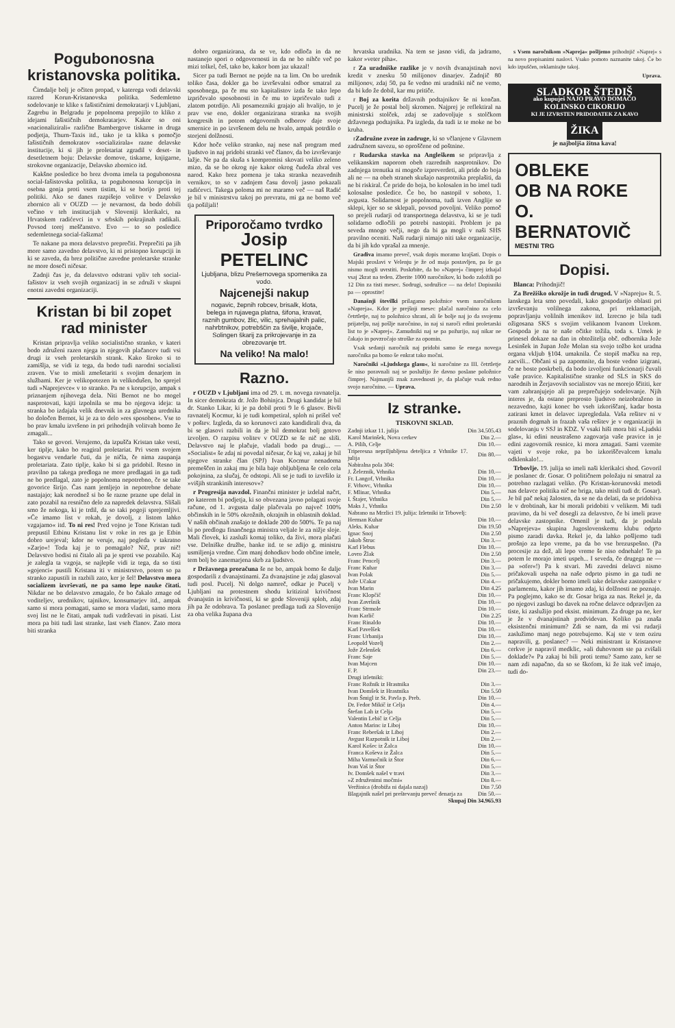Pogubonosna kristanovska politika.
Čimdalje bolj je očiten propad, v katerega vodi delavski razred Korun-Kristanovska politika. Sedemletno sodelovanje te klike s fašističnimi demokratarji v Ljubljani, Zagrebu in Belgradu je popolnoma prepojilo to kliko z idejami fašističnih demokratarjev. Kakor so oni »nacionalizirali« različne Bambergove tiskarne in druga podjetja, Thurn-Taxis itd., tako je ta klika s pomočjo fašističnih demokratov »socializirala« razne delavske institucije, ki si jih je proletariat zgradil v deset- in desetletnem boju: Delavske domove, tiskarne, knjigarne, strokovne organizacije, Delavsko zbornico itd.
Kakšne posledice bo brez dvoma imela ta pogubonosna social-fašistovska politika, ta pogubonosna korupcija in osebna gonja proti vsem tistim, ki se borijo proti tej politiki. Ako se danes razpišejo volitve v Delavsko zbornico ali v OUZD — je nevarnost, da bodo dobili večino v teh institucijah v Sloveniji klerikalci, na Hrvatskem radićevci in v srbskih pokrajinah radikali. Povsod torej meščanstvo. Evo — to so posledice sedemletnega social-fašizma!
Te nakane pa mora delavstvo preprečiti. Preprečiti pa jih more samo zavedno delavstvo, ki ni pristopno korupciji in ki se zaveda, da brez politične zavedne proletarske stranke ne more doseči ničesar.
Zadnji čas je, da delavstvo odstrani vpliv teh social-fašistov iz vseh svojih organizacij in se združi v skupni enotni zavedni organizaciji.
Kristan bi bil zopet rad minister
Kristan pripravlja veliko socialistično stranko, v kateri bodo združeni razen njega in njegovih plačancev tudi vsi drugi iz vseh proletarskih strank. Kako široko si to zamišlja, se vidi iz tega, da bodo tudi narodni socialisti zraven. Vse to misli zmešetariti s svojim denarjem in službami. Ker je velikopotezen in velikodušen, bo sprejel tudi »Naprejevce« v to stranko. Pa ne s korupcijo, ampak s priznanjem njihovega dela. Niti Bernot ne bo mogel nasprotovati, kajti izpolnila se mu bo njegova ideja: ta stranka bo izdajala velik dnevnik in za glavnega urednika bo določen Bernot, ki je za to delo »res sposoben«. Vse to bo prav kmalu izvršeno in pri prihodnjih volitvah bomo že zmagali...
Tako se govori. Verujemo, da izpušča Kristan take vesti, ker tiplje, kako bo reagiral proletariat. Pri vsem svojem bogastvu vendarle čuti, da je ničla, če nima zaupanja proletariata. Zato tiplje, kako bi si ga pridobil. Resno in pravilno pa takega predloga ne more predlagati in ga tudi ne bo predlagal, zato je popolnoma nepotrebno, če se take govorice širijo. Čas nam jemljejo in nepotrebne debate nastajajo; kak nerodnež si bo še razne prazne upe delal in zato pozabil na resnično delo za napredek delavstva. Slišali smo že nekoga, ki je trdil, da so taki pogoji sprejemljivi. »Če imamo list v rokah, je dovolj, z listom lahko vzgajamo« itd. To ni res! Pred vojno je Tone Kristan tudi prepustil Etbinu Kristanu list v roke in res ga je Etbin dobro urejeval; kdor ne veruje, naj pogleda v takratno »Zarjo«! Toda kaj je to pomagalo? Nič, prav nič! Delavstvo bodisi ni čitalo ali pa je sproti vse pozabilo. Kaj je zalegla ta vzgoja, se najlepše vidi iz tega, da so tisti »gojenci« pustili Kristana iti v ministrstvo, potem so pa stranko zapustili in razbili zato, ker je šel! Delavstvo mora socializem izvrševati, ne pa samo lepe nauke čitati. Nikdar ne bo delavstvo zmagalo, če bo čakalo zmage od voditeljev, urednikov, tajnikov, konsumarjev itd., ampak samo si mora pomagati, samo se mora vladati, samo mora svoj list ne le čitati, ampak tudi vzdrževati in pisati. List mora pa biti tudi last stranke, last vseh članov. Zato mora biti stranka
dobro organizirana, da se ve, kdo odloča in da ne nastanejo spori o odgovornosti in da ne bo nihče več po mizi tolkel, češ, tako bo, kakor bom jaz ukazal!
Sicer pa tudi Bernot ne pojde na ta lim. On bo urednik toliko časa, dokler ga bo izvrševalni odbor smatral za sposobnega, pa če mu sto kapitalistov izda še tako lepo izpričevalo sposobnosti in če mu to izpričevalo tudi z zlatom potrdijo. Ali posamezniki grajajo ali hvalijo, to je prav vse eno, dokler organizirana stranka na svojih kongresih in potom odgovornih odborov daje svoje smernice in po izvršenem delu ne hvalo, ampak potrdilo o storjeni dolžnosti.
Kdor hoče veliko stranko, naj nese naš program med ljudstvo in naj pridobi stranki več članov, da bo izvrševanje lažje. Ne pa da skuša s kompromisi skovati veliko zeleno mizo, da se bo okrog nje kakor okrog čudeža zbral ves narod. Kako brez pomena je taka stranka nezavednih vernikov, to so v zadnjem času dovolj jasno pokazali radićevci. Takega poloma mi ne maramo več — naš Radić je bil v ministrstvu takoj po prevratu, mi ga ne bomo več tja pošiljali!
Priporočamo tvrdko
Josip PETELINC
Ljubljana, blizu Prešernovega spomenika za vodo.
Najcenejši nakup
nogavic, žepnih robcev, brisalk, klota, belega in rujavega platna, šifona, kravat, raznih gumbov, žlic, vilic, sprehajalnih palic, nahrbtnikov, potrebščin za šivilje, krojače, Solingen škarij za prikrojevanje in za obrezovanje trt.
Na veliko! Na malo!
Razno.
r OUZD v Ljubljani ima od 29. t. m. novega ravnatelja. In sicer demokrata dr. Jožo Bohinjca. Drugi kandidat je bil dr. Stanko Likar, ki je pa dobil proti 9 le 6 glasov. Bivši ravnatelj Kocmur, ki je tudi kompetiral, sploh ni prišel več v poštev. Izgleda, da so korunovci zato kandidirali dva, da bi se glasovi razbili in da je bil demokrat bolj gotovo izvoljen. O razpisu volitev v OUZD se še nič ne sliši. Delavstvo naj le plačuje, vladali bodo pa drugi... — »Socialist« še zdaj ni povedal ničesar, če kaj ve, zakaj je bil njegove stranke član (SPJ) Ivan Kocmur nenadoma premeščen in zakaj mu je bila baje obljubljena še celo cela pokojnina, za slučaj, če odstopi. Ali se je tudi to izvršilo iz »višjih strankinih interesov«?
r Progresija navzdol. Finančni minister je izdelal načrt, po katerem bi podjetja, ki so obvezana javno polagati svoje račune, od 1. avgusta dalje plačevala po največ 100% občinskih in le 50% okrožnih, okrajnih in oblastnih doklad. V naših občinah znašajo te doklade 200 do 500%. Te pa naj bi po predlogu finančnega ministra veljale le za nižje sloje. Mali človek, ki zasluži komaj toliko, da živi, mora plačati vse. Delniške družbe, banke itd. te se zdijo g. ministru usmiljenja vredne. Čim manj dohodkov bodo občine imele, tem bolj bo zanemarjena skrb za ljudstvo.
r Državnega proračuna še ne bo, ampak bomo še dalje gospodarili z dvanajstinami. Za dvanajstine je zdaj glasoval tudi posl. Pucelj. Ni dolgo namreč, odkar je Pucelj v Ljubljani na protestnem shodu kritiziral krivičnost dvanajstin in krivičnosti, ki se gode Sloveniji sploh, zdaj jih pa že odobrava. Ta poslanec predlaga tudi za Slovenijo za oba velika župana dva
hrvatska uradnika. Na tem se jasno vidi, da jadramo, kakor »veter piha«.
r Za uradniške razlike je v novih dvanajstinah novi kredit v znesku 50 milijonov dinarjev. Zadnjič 80 milijonov, zdaj 50, pa še vedno mi uradniki nič ne vemo, da bi kdo že dobil, kar mu pritiče.
r Boj za korita državnih podtajnikov še ni končan. Pucelj je že postal bolj skromen. Najprej je reflektiral na ministrski stolček, zdaj se zadovoljuje s stolčkom državnega podtajnika. Pa izgleda, da tudi iz te moke ne bo kruha.
rZadružne zveze in zadruge, ki so včlanjene v Glavnem zadružnem savezu, so oproščene od poštnine.
r Rudarska stavka na Angleškem se pripravlja z velikanskim naporom obeh razrednih nasprotnikov. Do zadnjega trenutka ni mogoče izpreverdeti, ali pride do boja ali ne — na obeh straneh skušajo nasprotnika preplašiti, da ne bi riskiral. Če pride do boja, bo kolosalen in bo imel tudi kolosalne posledice. Če bo, bo nastopil v soboto, 1. avgusta. Solidarnost je popolnoma, tudi izven Anglije so sklepi, kjer so se sklepali, povsod povoljni. Veliko pomoč so prejeli rudarji od transportnega delavstva, ki se je tudi solidarno odločili po potrebi nastopiti. Problem je pa seveda mnogo večji, nego da bi ga mogli v naši SHS pravilno oceniti. Naši rudarji nimajo niti take organizacije, da bi jih kdo vprašal za mnenje.
Gradiva imamo preveč, vsak dopis moramo krajšati. Dopis o Majski proslavi v Velenju je že od maja postavljen, pa še ga nismo mogli uvrstiti. Poskrbite, da bo »Naprej« čimprej izhajal vsaj 2krat na teden. Zberite 1000 naročnikov, ki bodo založili po 12 Din za tisti mesec. Sodrugi, sodružice — na delo! Dopisniki pa — oprostite!
Današnji številki prilagamo položnice vsem naročnikom »Napreja«. Kdor je prejšnji mesec plačal naročnino za celo četrtletje, naj to položnico shrani, ali še bolje naj jo da svojemu prijatelju, naj pošlje naročnino, in naj si naroči edini proletarski list to je »Naprej«. Zamudniki naj se pa požurijo, naj nikar ne čakajo in povzročajo stroške za opomin.
Vsak sedanji naročnik naj pridobi samo še enega novega naročnika pa bomo še enkrat tako močni.
Naročniki »Ljudskega glasu«, ki naročnine za III. četrtletje še niso poravnali naj se poslužijo že davno poslane položnice čimprej. Najmanjši znak zavednosti je, da plačuje vsak redno svojo naročnino. — Uprava.
Iz stranke.
TISKOVNI SKLAD.
| Zadnji izkaz 11. julija | Din 34.505.43 |
| Karol Marinšek, Nova cerkev | Din 2.— |
| A. Pilih, Celje | Din 10.— |
| Triperesna nepriljubljena deteljica z Vrhnike 17. julija | Din 80.— |
| Nabiralna pola 304: | |
| J. Železnik, Vrhnika | Din 10.— |
| Fr. Langof, Vrhnika | Din 10.— |
| F. Vrhovc, Vrhnika | Din 10.— |
| F. Mlinar, Vrhnika | Din 5.— |
| I. Štajer, Vrhnika | Din 5.— |
| Maks J., Vrhnika | Din 2.50 |
| Nabrano na Mrzlici 19. julija: Izletniki iz Trbovelj: | |
| Herman Kuhar | Din 10.— |
| Aleks. Kuhar | Din 19.50 |
| Ignac Snoj | Din 2.50 |
| Jakob Štruc | Din 3.— |
| Karl Flebus | Din 10.— |
| Lovro Žlak | Din 2.50 |
| Franc Pencelj | Din 3.— |
| Franc Kuhar | Din 3.— |
| Ivan Polak | Din 5.— |
| Jože Učakar | Din 4.— |
| Ivan Marin | Din 4.25 |
| Franc Klopčič | Din 10.— |
| Ivan Završnik | Din 10.— |
| Franc Strmole | Din 10.— |
| Ivan Karlič | Din 2.25 |
| Franc Rinaldo | Din 10.— |
| Karl Pavelšek | Din 10.— |
| Franc Urbanija | Din 10.— |
| Leopold Vozelj | Din 2.— |
| Jože Zelenšek | Din 6.— |
| Franc Saje | Din 5.— |
| Ivan Majcen | Din 10.— |
| F. P. | Din 23.— |
| Drugi izletniki: | |
| Franc Rožnik iz Hrastnika | Din 3.— |
| Ivan Domšek iz Hrastnika | Din 5.50 |
| Ivan Šmigl iz St. Pavla p. Preb. | Din 10.— |
| Dr. Fedor Mikič iz Celja | Din 4.— |
| Štefan Lah iz Celja | Din 5.— |
| Valentin Lebič iz Celja | Din 5.— |
| Anton Marinc iz Liboj | Din 10.— |
| Franc Reberšak iz Liboj | Din 2.— |
| Avgust Razpotnik iz Liboj | Din 2.— |
| Karol Košec iz Žalca | Din 10.— |
| Franca Koševa iz Žalca | Din 5.— |
| Miha Varmočnik iz Štor | Din 6.— |
| Ivan Vaš iz Štor | Din 5.— |
| Iv. Domšek našel v travi | Din 3.— |
| »Z združenimi močmi« | Din 8.— |
| Veržinica (drobiža ni dajala nazaj) | Din 7.50 |
| Blagajnik našel pri preštevanju preveč denarja za | Din 50.— |
| Skupaj Din 34.965.93 | |
s Vsem naročnikom »Napreja« pošljemo prihodnjič »Naprej« s na novo prepisanimi naslovi. Vsako pomoto naznanite takoj. Če bo kdo izpuščen, reklamirajte takoj.
Uprava.
SLADKOR ŠTEDIŠ
ako kupuješ NAJO PRAVO DOMAČO
KOLINSKO CIKORIJO
KI JE IZVRSTEN PRIDODATEK ZA KAVO
ŽIKA
je najboljša žitna kava!
OBLEKE
OB NA ROKE
O. BERNATOVIČ
MESTNI TRG
Dopisi.
Blanca: Prihodnjič!
Za Brežiško okrožje in tudi drugod. V »Napreju« št. 5. lanskega leta smo povedali, kako gospodarijo oblasti pri izvrševanju volilnega zakona, pri reklamacijah, popravljanju volilnih imenikov itd. Izrecno je bila tudi ožigosana SKS s svojim velikanom Ivanom Urekom. Gospoda je na te naše očitke tožila, toda s. Umek je prinesel dokaze na dan in obtožitelja obč. odbornika Jože Lesinšek in župan Jože Molan sta svojo tožbo kot uradna organa vkljub §104. umaknila. Če stopiš mačku na rep, zacvili... Občani si pa zapomnite, da boste vedno izigrani, če ne boste poskrbeli, da bodo izvoljeni funkcionarji čuvali vaše pravice. Kapitalistične stranke od SLS in SKS do narodnih in Žerjavovih socialistov vas ne morejo ščititi, ker vam zabranjujejo ali pa preprečujejo sodelovanje. Njih interes je, da ostane preprosto ljudstvo neizobraženo in nezavedno, kajti konec bo vseh izkoriščanj, kadar bosta zatirani kmet in delavec izpregledala. Vaša rešitev ni v praznih dogmah in frazah vaša rešitev je v organizaciji in sodelovanju v SSJ in KDZ. V vsaki hiši mora biti »Ljudski glas«, ki edini neustrašeno zagovarja vaše pravice in je edini zagovornik resnice, ki mora zmagati. Sami vzemite vajeti v svoje roke, pa bo izkoriščevalcem kmalu odklenkalo!...
Trbovlje. 19. julija so imeli naši klerikalci shod. Govoril je poslanec dr. Gosar. O političnem položaju ni smatral za potrebno razlagati veliko. (Po Kristan-korunovski metodi nas delavce politika nič ne briga, tako misli tudi dr. Gosar). Je bil pač nekaj žalosten, da se ne da delati, da se pridobiva le v drobtinah, kar bi morali pridobiti v velikem. Mi tudi pravimo, da bi več dosegli za delavstvo, če bi imeli prave delavske zastopnike. Omenil je tudi, da je poslala »Naprejeva« skupina Jugoslovenskemu klubu odprto pismo zaradi davka. Rekel je, da lahko pošljemo tudi prošnjo za lepo vreme, pa da bo vse brezuspešno. (Pa procesije za dež, ali lepo vreme še niso odnehale! Te pa potem le morajo imeti uspeh... I seveda, če drugega ne — pa »ofer«!) Pa k stvari. Mi zavedni delavci nismo pričakovali uspeha na naše odprto pismo in ga tudi ne pričakujemo, dokler bomo imeli take delavske zastopnike v parlamentu, kakor jih imamo zdaj, ki dolžnosti ne poznajo. Pa poglejmo, kako se dr. Gosar briga za nas. Rekel je, da po njegovi zaslugi bo davek na ročne delavce odpravljen za tiste, ki zaslužijo pod eksist. minimum. Za druge pa ne, ker je že v dvanajstinah predvidevan. Koliko pa znaša eksistenčni minimum? Zdi se nam, da mi vsi rudarji zaslužimo manj nego potrebujemo. Kaj ste v tem oziru napravili, g. poslanec? — Neki ministrant iz Kristanove cerkve je napravil medklic, »ali duhovnom ste pa zvišali doklade?« Pa zakaj bi bili proti temu? Samo zato, ker se nam zdi napačno, da so se škofom, ki že itak več imajo, tudi do-